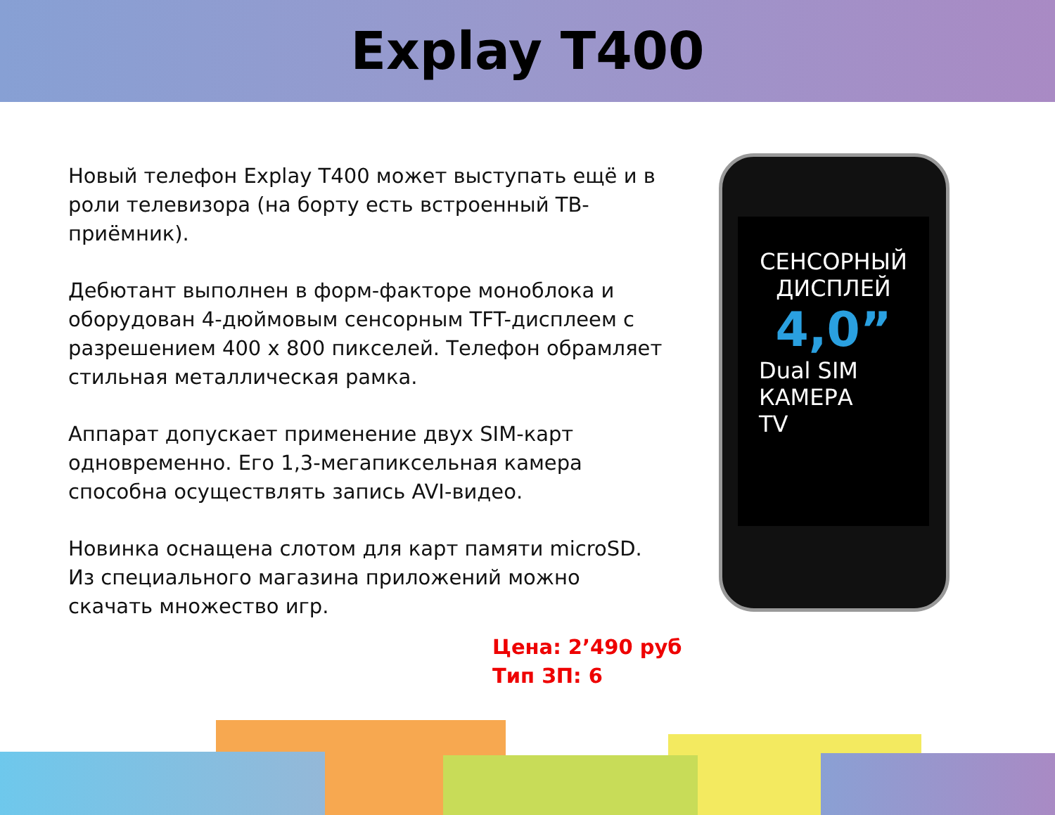Explay T400
Новый телефон Explay T400 может выступать ещё и в роли телевизора (на борту есть встроенный ТВ-приёмник).
Дебютант выполнен в форм-факторе моноблока и оборудован 4-дюймовым сенсорным TFT-дисплеем с разрешением 400 x 800 пикселей. Телефон обрамляет стильная металлическая рамка.
Аппарат допускает применение двух SIM-карт одновременно. Его 1,3-мегапиксельная камера способна осуществлять запись AVI-видео.
Новинка оснащена слотом для карт памяти microSD. Из специального магазина приложений можно скачать множество игр.
Цена: 2’490 руб
Тип ЗП: 6
СЕНСОРНЫЙ
ДИСПЛЕЙ
4,0”
Dual SIM
КАМЕРА
TV